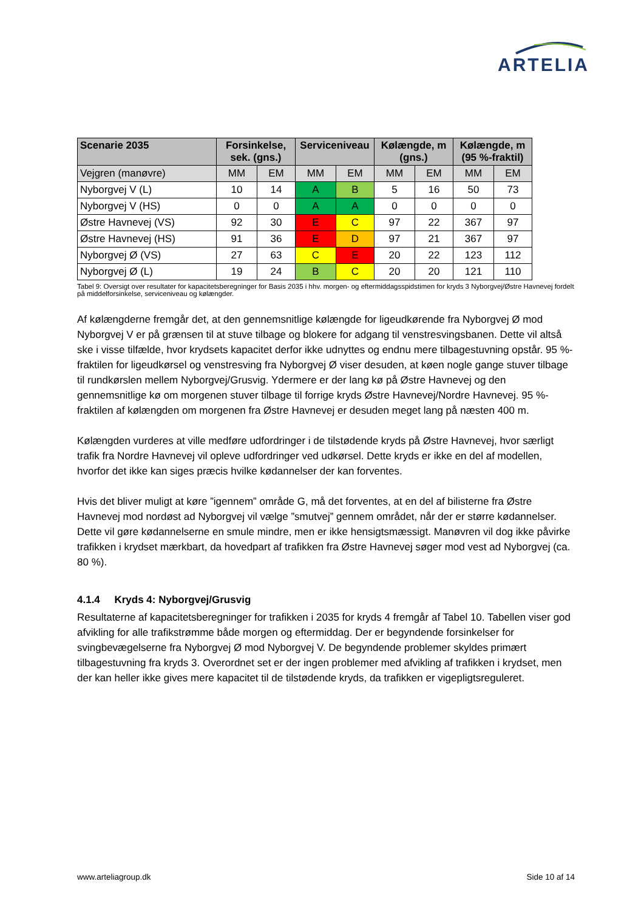ARTELIA
| Scenarie 2035 | Forsinkelse, sek. (gns.) | | Serviceniveau | | Kølængde, m (gns.) | | Kølængde, m (95 %-fraktil) | |
| --- | --- | --- | --- | --- | --- | --- | --- | --- |
| Vejgren (manøvre) | MM | EM | MM | EM | MM | EM | MM | EM |
| Nyborgvej V (L) | 10 | 14 | A | B | 5 | 16 | 50 | 73 |
| Nyborgvej V (HS) | 0 | 0 | A | A | 0 | 0 | 0 | 0 |
| Østre Havnevej (VS) | 92 | 30 | E | C | 97 | 22 | 367 | 97 |
| Østre Havnevej (HS) | 91 | 36 | E | D | 97 | 21 | 367 | 97 |
| Nyborgvej Ø (VS) | 27 | 63 | C | E | 20 | 22 | 123 | 112 |
| Nyborgvej Ø (L) | 19 | 24 | B | C | 20 | 20 | 121 | 110 |
Tabel 9: Oversigt over resultater for kapacitetsberegninger for Basis 2035 i hhv. morgen- og eftermiddagsspidstimen for kryds 3 Nyborgvej/Østre Havnevej fordelt på middelforsinkelse, serviceniveau og kølængder.
Af kølængderne fremgår det, at den gennemsnitlige kølængde for ligeudkørende fra Nyborgvej Ø mod Nyborgvej V er på grænsen til at stuve tilbage og blokere for adgang til venstresvingsbanen. Dette vil altså ske i visse tilfælde, hvor krydsets kapacitet derfor ikke udnyttes og endnu mere tilbagestuvning opstår. 95 %-fraktilen for ligeudkørsel og venstresving fra Nyborgvej Ø viser desuden, at køen nogle gange stuver tilbage til rundkørslen mellem Nyborgvej/Grusvig. Ydermere er der lang kø på Østre Havnevej og den gennemsnitlige kø om morgenen stuver tilbage til forrige kryds Østre Havnevej/Nordre Havnevej. 95 %-fraktilen af kølængden om morgenen fra Østre Havnevej er desuden meget lang på næsten 400 m.
Kølængden vurderes at ville medføre udfordringer i de tilstødende kryds på Østre Havnevej, hvor særligt trafik fra Nordre Havnevej vil opleve udfordringer ved udkørsel. Dette kryds er ikke en del af modellen, hvorfor det ikke kan siges præcis hvilke kødannelser der kan forventes.
Hvis det bliver muligt at køre ”igennem” område G, må det forventes, at en del af bilisterne fra Østre Havnevej mod nordøst ad Nyborgvej vil vælge ”smutvej” gennem området, når der er større kødannelser. Dette vil gøre kødannelserne en smule mindre, men er ikke hensigtsmæssigt. Manøvren vil dog ikke påvirke trafikken i krydset mærkbart, da hovedpart af trafikken fra Østre Havnevej søger mod vest ad Nyborgvej (ca. 80 %).
4.1.4 Kryds 4: Nyborgvej/Grusvig
Resultaterne af kapacitetsberegninger for trafikken i 2035 for kryds 4 fremgår af Tabel 10. Tabellen viser god afvikling for alle trafikstrømme både morgen og eftermiddag. Der er begyndende forsinkelser for svingbevægelserne fra Nyborgvej Ø mod Nyborgvej V. De begyndende problemer skyldes primært tilbagestuvning fra kryds 3. Overordnet set er der ingen problemer med afvikling af trafikken i krydset, men der kan heller ikke gives mere kapacitet til de tilstødende kryds, da trafikken er vigepligtsreguleret.
www.arteliagroup.dk Side 10 af 14